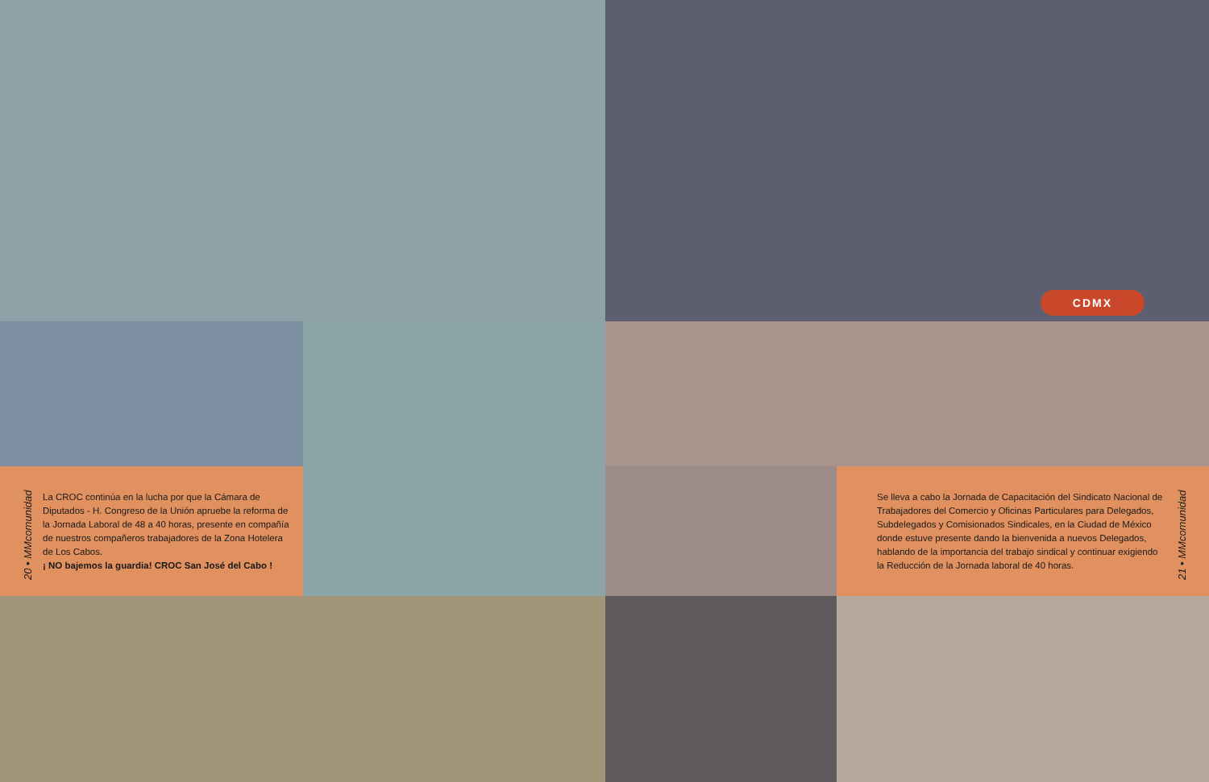CDMX
20 • MMcomunidad
La CROC continúa en la lucha por que la Cámara de Diputados - H. Congreso de la Unión apruebe la reforma de la Jornada Laboral de 48 a 40 horas, presente en compañía de nuestros compañeros trabajadores de la Zona Hotelera de Los Cabos.
¡ NO bajemos la guardia! CROC San José del Cabo !
Se lleva a cabo la Jornada de Capacitación del Sindicato Nacional de Trabajadores del Comercio y Oficinas Particulares para Delegados, Subdelegados y Comisionados Sindicales, en la Ciudad de México donde estuve presente dando la bienvenida a nuevos Delegados, hablando de la importancia del trabajo sindical y continuar exigiendo la Reducción de la Jornada laboral de 40 horas.
21 • MMcomunidad